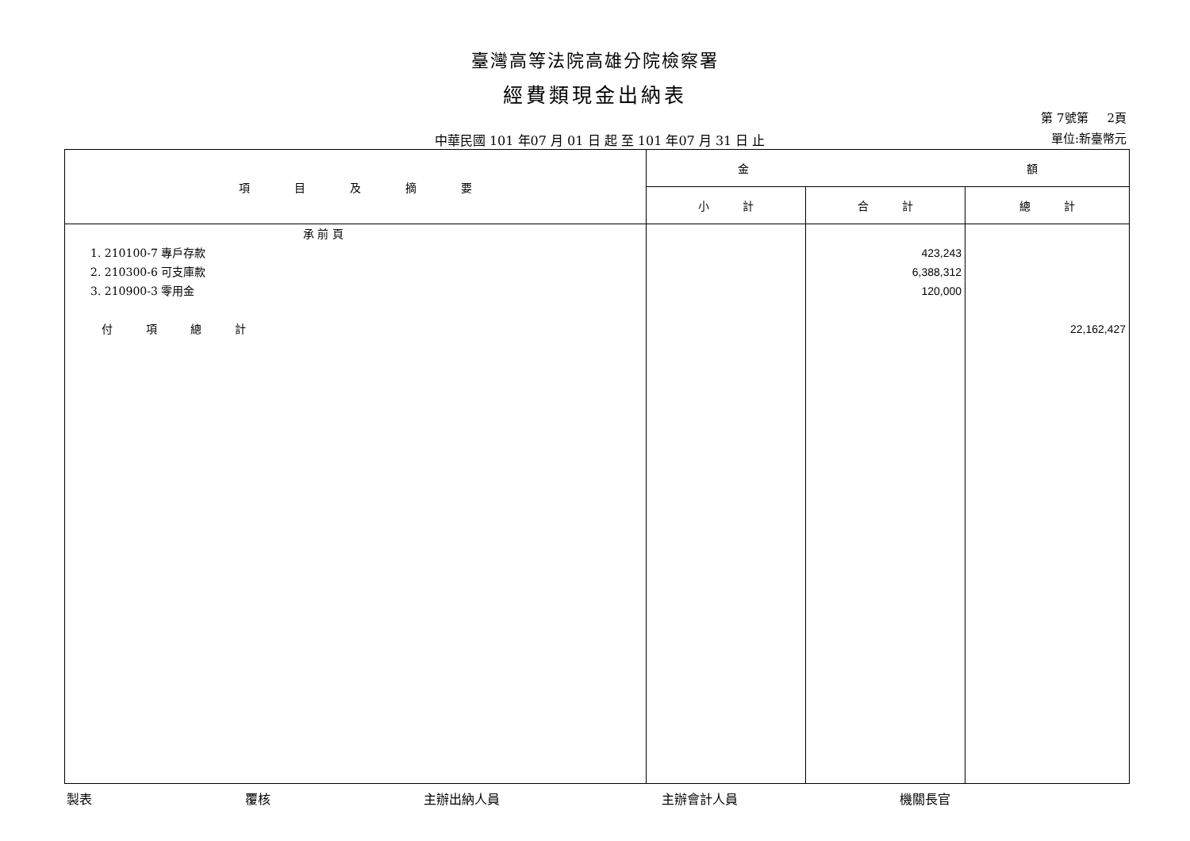臺灣高等法院高雄分院檢察署
經費類現金出納表
中華民國 101 年07 月 01 日 起 至 101 年07 月 31 日 止
第 7號第 2頁
單位:新臺幣元
| 項 目 及 摘 要 | 金 額 | | |
| --- | --- | --- | --- |
| | 小 計 | 合 計 | 總 計 |
| 承 前 頁 1. 210100-7 專戶存款 2. 210300-6 可支庫款 3. 210900-3 零用金 付 項 總 計 | | 423,243 6,388,312 120,000 | 22,162,427 |
製表 覆核 主辦出納人員 主辦會計人員 機關長官